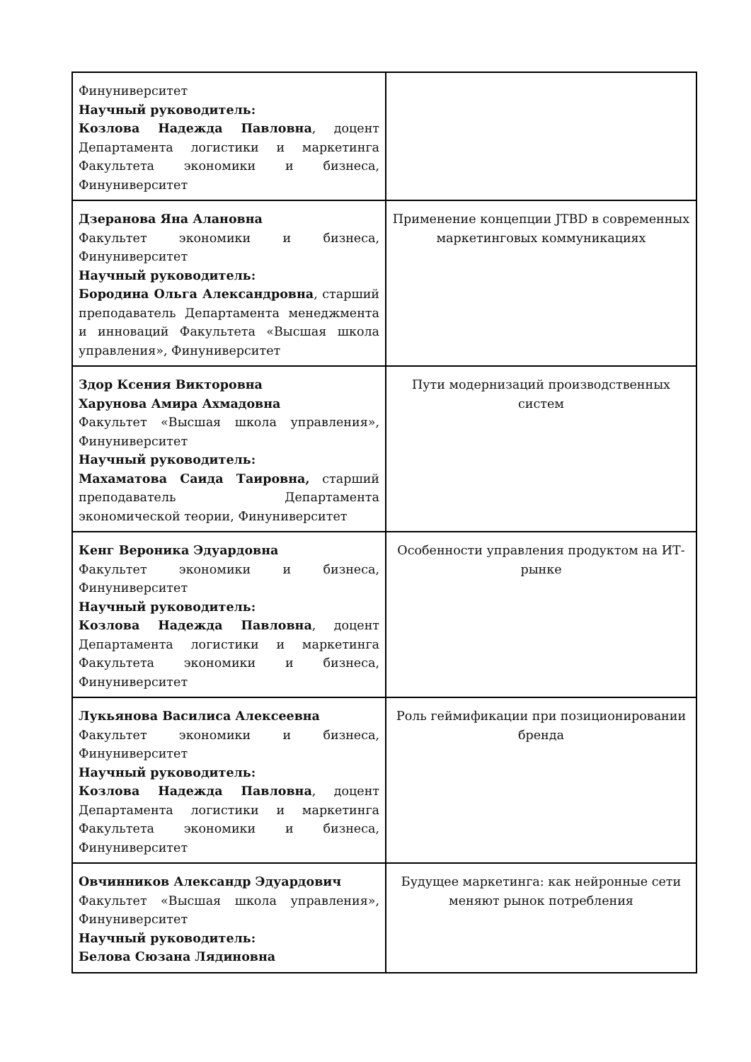| Финуниверситет Научный руководитель: Козлова Надежда Павловна , доцент Департамента логистики и маркетинга Факультета экономики и бизнеса, Финуниверситет | |
| Дзеранова Яна Алановна Факультет экономики и бизнеса, Финуниверситет Научный руководитель: Бородина Ольга Александровна , старший преподаватель Департамента менеджмента и инноваций Факультета «Высшая школа управления», Финуниверситет | Применение концепции JTBD в современных маркетинговых коммуникациях |
| Здор Ксения Викторовна Харунова Амира Ахмадовна Факультет «Высшая школа управления», Финуниверситет Научный руководитель: Махаматова Саида Таировна, старший преподаватель Департамента экономической теории, Финуниверситет | Пути модернизаций производственных систем |
| Кенг Вероника Эдуардовна Факультет экономики и бизнеса, Финуниверситет Научный руководитель: Козлова Надежда Павловна , доцент Департамента логистики и маркетинга Факультета экономики и бизнеса, Финуниверситет | Особенности управления продуктом на ИТ-рынке |
| Лукьянова Василиса Алексеевна Факультет экономики и бизнеса, Финуниверситет Научный руководитель: Козлова Надежда Павловна , доцент Департамента логистики и маркетинга Факультета экономики и бизнеса, Финуниверситет | Роль геймификации при позиционировании бренда |
| Овчинников Александр Эдуардович Факультет «Высшая школа управления», Финуниверситет Научный руководитель: Белова Сюзана Лядиновна | Будущее маркетинга: как нейронные сети меняют рынок потребления |